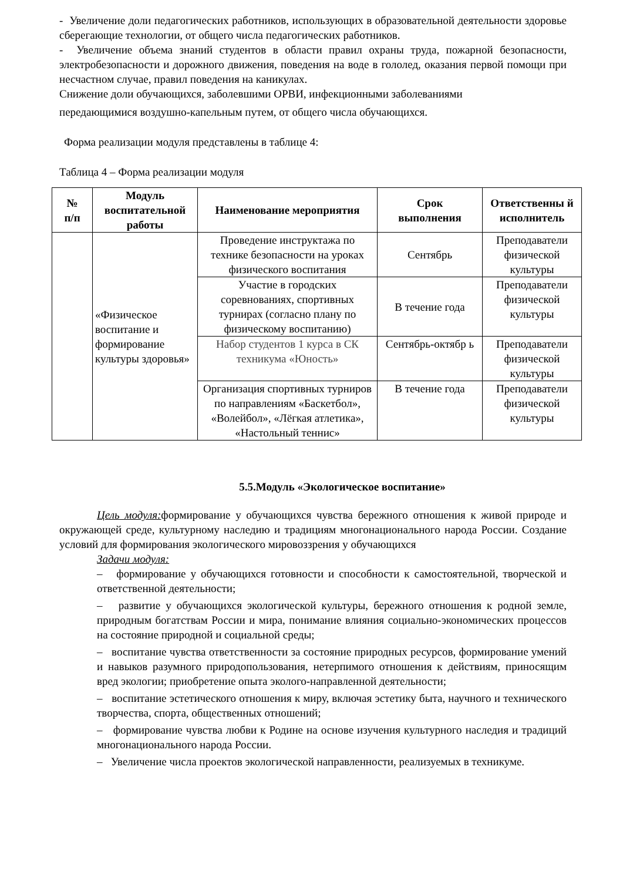- Увеличение доли педагогических работников, использующих в образовательной деятельности здоровье сберегающие технологии, от общего числа педагогических работников.
- Увеличение объема знаний студентов в области правил охраны труда, пожарной безопасности, электробезопасности и дорожного движения, поведения на воде в гололед, оказания первой помощи при несчастном случае, правил поведения на каникулах.
Снижение доли обучающихся, заболевшими ОРВИ, инфекционными заболеваниями
передающимися воздушно-капельным путем, от общего числа обучающихся.
Форма реализации модуля представлены в таблице 4:
Таблица 4 – Форма реализации модуля
| № п/п | Модуль воспитательной работы | Наименование мероприятия | Срок выполнения | Ответственны й исполнитель |
| --- | --- | --- | --- | --- |
| | «Физическое воспитание и формирование культуры здоровья» | Проведение инструктажа по технике безопасности на уроках физического воспитания | Сентябрь | Преподаватели физической культуры |
| | | Участие в городских соревнованиях, спортивных турнирах (согласно плану по физическому воспитанию) | В течение года | Преподаватели физической культуры |
| | | Набор студентов 1 курса в СК техникума «Юность» | Сентябрь-октябр ь | Преподаватели физической культуры |
| | | Организация спортивных турниров по направлениям «Баскетбол», «Волейбол», «Лёгкая атлетика», «Настольный теннис» | В течение года | Преподаватели физической культуры |
5.5.Модуль «Экологическое воспитание»
Цель модуля: формирование у обучающихся чувства бережного отношения к живой природе и окружающей среде, культурному наследию и традициям многонационального народа России. Создание условий для формирования экологического мировоззрения у обучающихся
Задачи модуля:
– формирование у обучающихся готовности и способности к самостоятельной, творческой и ответственной деятельности;
– развитие у обучающихся экологической культуры, бережного отношения к родной земле, природным богатствам России и мира, понимание влияния социально-экономических процессов на состояние природной и социальной среды;
– воспитание чувства ответственности за состояние природных ресурсов, формирование умений и навыков разумного природопользования, нетерпимого отношения к действиям, приносящим вред экологии; приобретение опыта эколого-направленной деятельности;
– воспитание эстетического отношения к миру, включая эстетику быта, научного и технического творчества, спорта, общественных отношений;
– формирование чувства любви к Родине на основе изучения культурного наследия и традиций многонационального народа России.
– Увеличение числа проектов экологической направленности, реализуемых в техникуме.